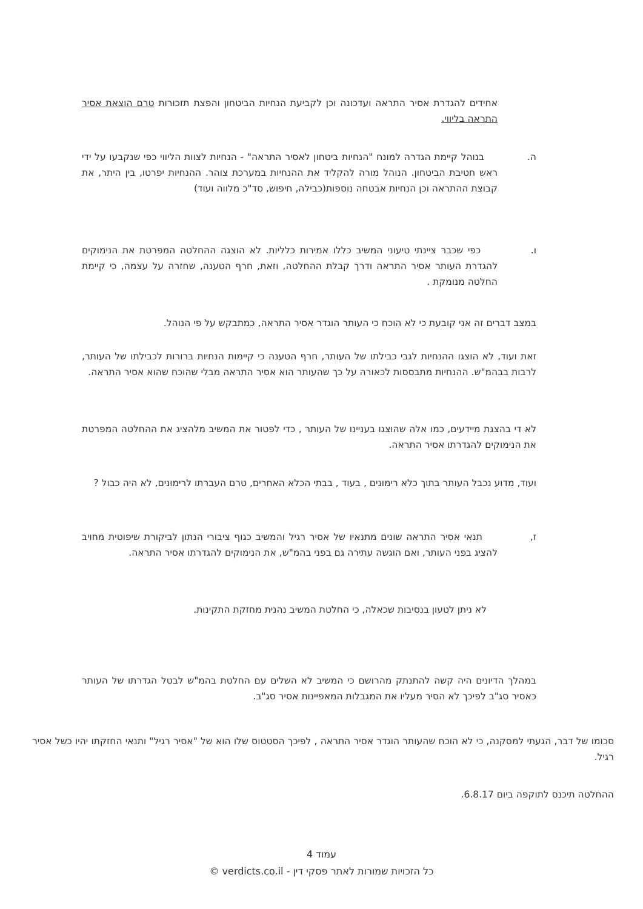אחידים להגדרת אסיר התראה ועדכונה וכן לקביעת הנחיות הביטחון והפצת תזכורות טרם הוצאת אסיר התראה בליווי.
ה. בנוהל קיימת הגדרה למונח "הנחיות ביטחון לאסיר התראה" - הנחיות לצוות הליווי כפי שנקבעו על ידי ראש חטיבת הביטחון. הנוהל מורה להקליד את ההנחיות במערכת צוהר. ההנחיות יפרטו, בין היתר, את קבוצת ההתראה וכן הנחיות אבטחה נוספות(כבילה, חיפוש, סד"כ מלווה ועוד)
ו. כפי שכבר ציינתי טיעוני המשיב כללו אמירות כלליות. לא הוצגה ההחלטה המפרטת את הנימוקים להגדרת העותר אסיר התראה ודרך קבלת ההחלטה, וזאת, חרף הטענה, שחזרה על עצמה, כי קיימת החלטה מנומקת .
במצב דברים זה אני קובעת כי לא הוכח כי העותר הוגדר אסיר התראה, כמתבקש על פי הנוהל.
זאת ועוד, לא הוצגו ההנחיות לגבי כבילתו של העותר, חרף הטענה כי קיימות הנחיות ברורות לכבילתו של העותר, לרבות בבהמ"ש. ההנחיות מתבססות לכאורה על כך שהעותר הוא אסיר התראה מבלי שהוכח שהוא אסיר התראה.
לא די בהצגת מיידעים, כמו אלה שהוצגו בעניינו של העותר , כדי לפטור את המשיב מלהציג את ההחלטה המפרטת את הנימוקים להגדרתו אסיר התראה.
ועוד, מדוע נכבל העותר בתוך כלא רימונים , בעוד , בבתי הכלא האחרים, טרם העברתו לרימונים, לא היה כבול ?
ז, תנאי אסיר התראה שונים מתנאיו של אסיר רגיל והמשיב כגוף ציבורי הנתון לביקורת שיפוטית מחויב להציג בפני העותר, ואם הוגשה עתירה גם בפני בהמ"ש, את הנימוקים להגדרתו אסיר התראה.
לא ניתן לטעון בנסיבות שכאלה, כי החלטת המשיב נהנית מחזקת התקינות.
במהלך הדיונים היה קשה להתנתק מהרושם כי המשיב לא השלים עם החלטת בהמ"ש לבטל הגדרתו של העותר כאסיר סג"ב לפיכך לא הסיר מעליו את המגבלות המאפיינות אסיר סג"ב.
סכומו של דבר, הגעתי למסקנה, כי לא הוכח שהעותר הוגדר אסיר התראה , לפיכך הסטטוס שלו הוא של "אסיר רגיל" ותנאי החזקתו יהיו כשל אסיר רגיל.
ההחלטה תיכנס לתוקפה ביום 6.8.17.
עמוד 4
כל הזכויות שמורות לאתר פסקי דין - verdicts.co.il ©